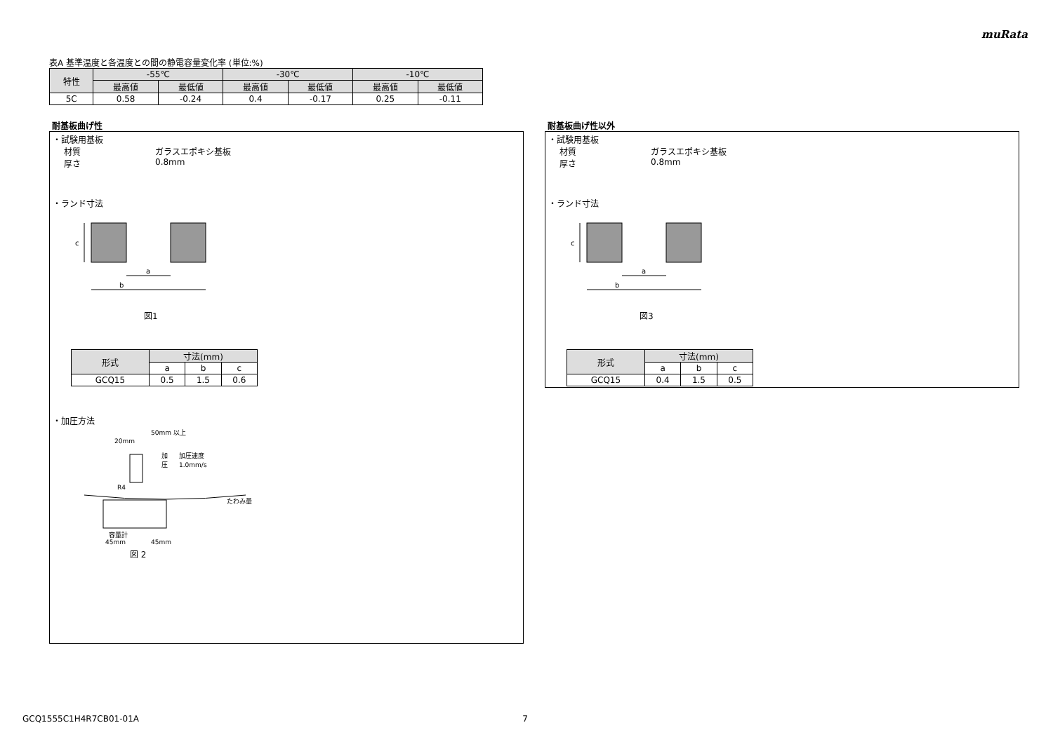muRata
表A 基準温度と各温度との間の静電容量変化率 (単位:%)
| 特性 | -55℃ | | -30℃ | | -10℃ | |
| --- | --- | --- | --- | --- | --- | --- |
| | 最高値 | 最低値 | 最高値 | 最低値 | 最高値 | 最低値 |
| 5C | 0.58 | -0.24 | 0.4 | -0.17 | 0.25 | -0.11 |
耐基板曲げ性
・試験用基板
材質 ガラスエポキシ基板
厚さ 0.8mm
・ランド寸法
c
a
b
図1
| 形式 | 寸法(mm) | | |
| --- | --- | --- | --- |
| | a | b | c |
| GCQ15 | 0.5 | 1.5 | 0.6 |
・加圧方法
50mm 以上
20mm
加
圧
加圧速度
1.0mm/s
R4
たわみ量
容量計
45mm
45mm
図 2
耐基板曲げ性以外
・試験用基板
材質 ガラスエポキシ基板
厚さ 0.8mm
・ランド寸法
c
a
b
図3
| 形式 | 寸法(mm) | | |
| --- | --- | --- | --- |
| | a | b | c |
| GCQ15 | 0.4 | 1.5 | 0.5 |
GCQ1555C1H4R7CB01-01A 7